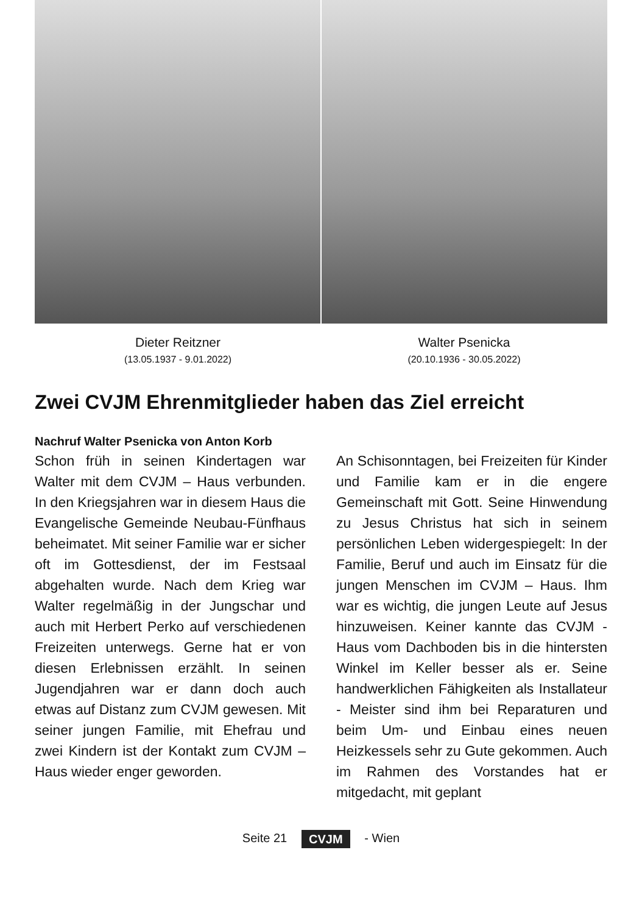Dieter Reitzner
(13.05.1937 - 9.01.2022)
Walter Psenicka
(20.10.1936 - 30.05.2022)
Zwei CVJM Ehrenmitglieder haben das Ziel erreicht
Nachruf Walter Psenicka von Anton Korb
Schon früh in seinen Kindertagen war Walter mit dem CVJM – Haus verbunden. In den Kriegsjahren war in diesem Haus die Evangelische Gemeinde Neubau-Fünfhaus beheimatet. Mit seiner Familie war er sicher oft im Gottesdienst, der im Festsaal abgehalten wurde. Nach dem Krieg war Walter regelmäßig in der Jungschar und auch mit Herbert Perko auf verschiedenen Freizeiten unterwegs. Gerne hat er von diesen Erlebnissen erzählt. In seinen Jugendjahren war er dann doch auch etwas auf Distanz zum CVJM gewesen. Mit seiner jungen Familie, mit Ehefrau und zwei Kindern ist der Kontakt zum CVJM – Haus wieder enger geworden.
An Schisonntagen, bei Freizeiten für Kinder und Familie kam er in die engere Gemeinschaft mit Gott. Seine Hinwendung zu Jesus Christus hat sich in seinem persönlichen Leben widergespiegelt: In der Familie, Beruf und auch im Einsatz für die jungen Menschen im CVJM – Haus. Ihm war es wichtig, die jungen Leute auf Jesus hinzuweisen. Keiner kannte das CVJM - Haus vom Dachboden bis in die hintersten Winkel im Keller besser als er. Seine handwerklichen Fähigkeiten als Installateur - Meister sind ihm bei Reparaturen und beim Um- und Einbau eines neuen Heizkessels sehr zu Gute gekommen. Auch im Rahmen des Vorstandes hat er mitgedacht, mit geplant
Seite 21 CVJM - Wien